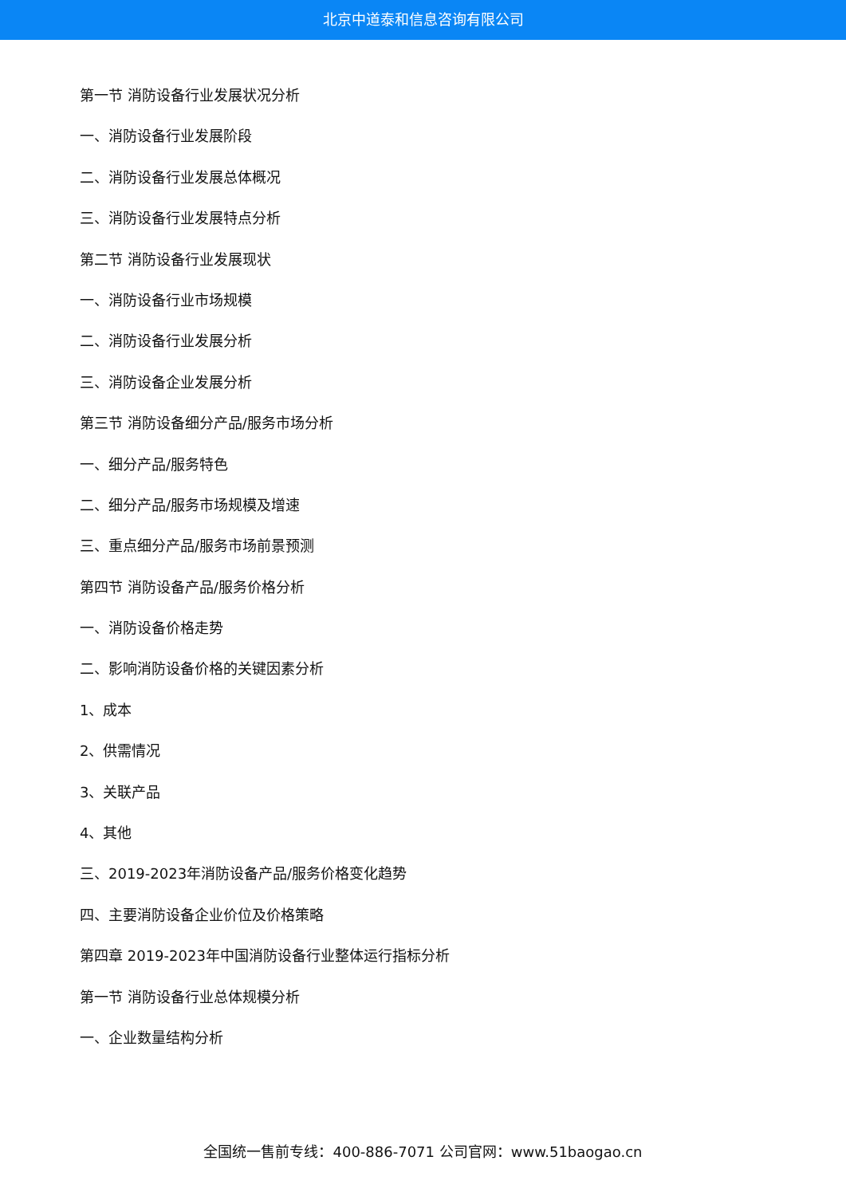北京中道泰和信息咨询有限公司
第一节 消防设备行业发展状况分析
一、消防设备行业发展阶段
二、消防设备行业发展总体概况
三、消防设备行业发展特点分析
第二节 消防设备行业发展现状
一、消防设备行业市场规模
二、消防设备行业发展分析
三、消防设备企业发展分析
第三节 消防设备细分产品/服务市场分析
一、细分产品/服务特色
二、细分产品/服务市场规模及增速
三、重点细分产品/服务市场前景预测
第四节 消防设备产品/服务价格分析
一、消防设备价格走势
二、影响消防设备价格的关键因素分析
1、成本
2、供需情况
3、关联产品
4、其他
三、2019-2023年消防设备产品/服务价格变化趋势
四、主要消防设备企业价位及价格策略
第四章 2019-2023年中国消防设备行业整体运行指标分析
第一节 消防设备行业总体规模分析
一、企业数量结构分析
全国统一售前专线：400-886-7071 公司官网：www.51baogao.cn